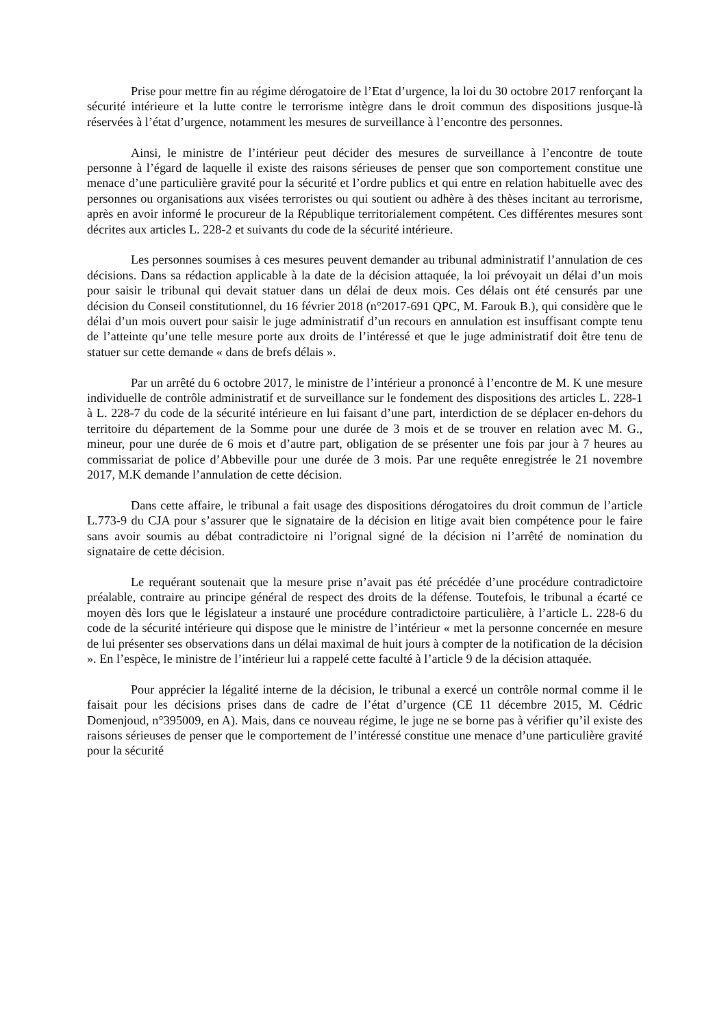Prise pour mettre fin au régime dérogatoire de l’Etat d’urgence, la loi du 30 octobre 2017 renforçant la sécurité intérieure et la lutte contre le terrorisme intègre dans le droit commun des dispositions jusque-là réservées à l’état d’urgence, notamment les mesures de surveillance à l’encontre des personnes.
Ainsi, le ministre de l’intérieur peut décider des mesures de surveillance à l’encontre de toute personne à l’égard de laquelle il existe des raisons sérieuses de penser que son comportement constitue une menace d’une particulière gravité pour la sécurité et l’ordre publics et qui entre en relation habituelle avec des personnes ou organisations aux visées terroristes ou qui soutient ou adhère à des thèses incitant au terrorisme, après en avoir informé le procureur de la République territorialement compétent. Ces différentes mesures sont décrites aux articles L. 228-2 et suivants du code de la sécurité intérieure.
Les personnes soumises à ces mesures peuvent demander au tribunal administratif l’annulation de ces décisions. Dans sa rédaction applicable à la date de la décision attaquée, la loi prévoyait un délai d’un mois pour saisir le tribunal qui devait statuer dans un délai de deux mois. Ces délais ont été censurés par une décision du Conseil constitutionnel, du 16 février 2018 (n°2017-691 QPC, M. Farouk B.), qui considère que le délai d’un mois ouvert pour saisir le juge administratif d’un recours en annulation est insuffisant compte tenu de l’atteinte qu’une telle mesure porte aux droits de l’intéressé et que le juge administratif doit être tenu de statuer sur cette demande « dans de brefs délais ».
Par un arrêté du 6 octobre 2017, le ministre de l’intérieur a prononcé à l’encontre de M. K une mesure individuelle de contrôle administratif et de surveillance sur le fondement des dispositions des articles L. 228-1 à L. 228-7 du code de la sécurité intérieure en lui faisant d’une part, interdiction de se déplacer en-dehors du territoire du département de la Somme pour une durée de 3 mois et de se trouver en relation avec M. G., mineur, pour une durée de 6 mois et d’autre part, obligation de se présenter une fois par jour à 7 heures au commissariat de police d’Abbeville pour une durée de 3 mois. Par une requête enregistrée le 21 novembre 2017, M.K demande l’annulation de cette décision.
Dans cette affaire, le tribunal a fait usage des dispositions dérogatoires du droit commun de l’article L.773-9 du CJA pour s’assurer que le signataire de la décision en litige avait bien compétence pour le faire sans avoir soumis au débat contradictoire ni l’orignal signé de la décision ni l’arrêté de nomination du signataire de cette décision.
Le requérant soutenait que la mesure prise n’avait pas été précédée d’une procédure contradictoire préalable, contraire au principe général de respect des droits de la défense. Toutefois, le tribunal a écarté ce moyen dès lors que le législateur a instauré une procédure contradictoire particulière, à l’article L. 228-6 du code de la sécurité intérieure qui dispose que le ministre de l’intérieur « met la personne concernée en mesure de lui présenter ses observations dans un délai maximal de huit jours à compter de la notification de la décision ». En l’espèce, le ministre de l’intérieur lui a rappelé cette faculté à l’article 9 de la décision attaquée.
Pour apprécier la légalité interne de la décision, le tribunal a exercé un contrôle normal comme il le faisait pour les décisions prises dans de cadre de l’état d’urgence (CE 11 décembre 2015, M. Cédric Domenjoud, n°395009, en A). Mais, dans ce nouveau régime, le juge ne se borne pas à vérifier qu’il existe des raisons sérieuses de penser que le comportement de l’intéressé constitue une menace d’une particulière gravité pour la sécurité